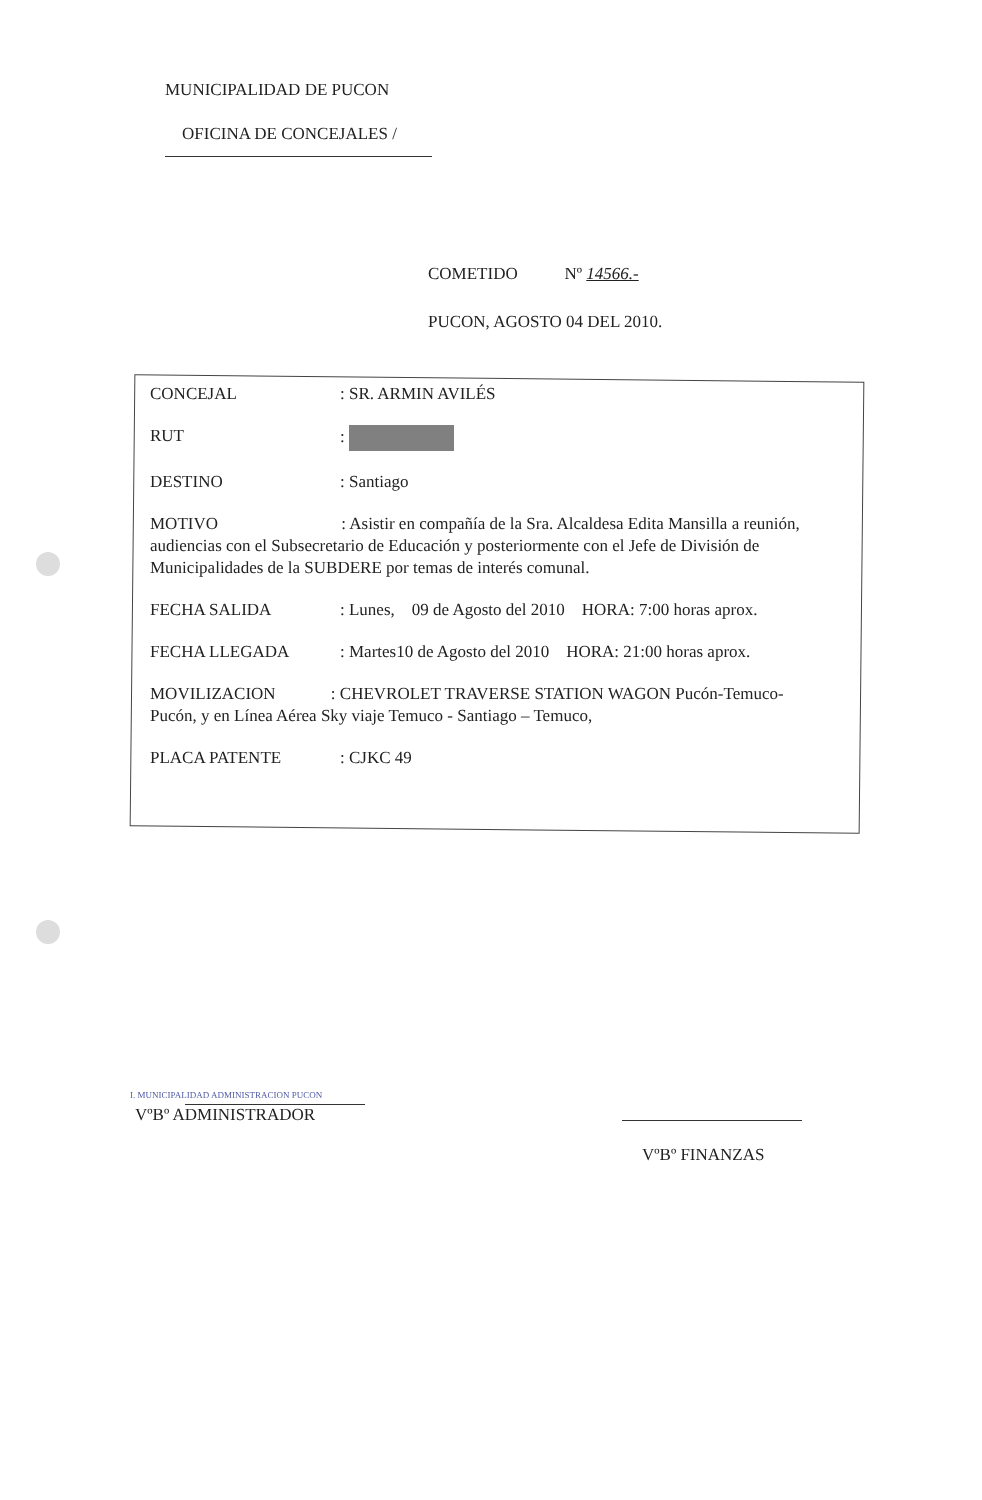MUNICIPALIDAD DE PUCON
OFICINA DE CONCEJALES /
COMETIDO Nº 14566.-
PUCON, AGOSTO 04 DEL 2010.
CONCEJAL : SR. ARMIN AVILÉS
RUT :
DESTINO : Santiago
MOTIVO : Asistir en compañía de la Sra. Alcaldesa Edita Mansilla a reunión, audiencias con el Subsecretario de Educación y posteriormente con el Jefe de División de Municipalidades de la SUBDERE por temas de interés comunal.
FECHA SALIDA : Lunes, 09 de Agosto del 2010 HORA: 7:00 horas aprox.
FECHA LLEGADA : Martes10 de Agosto del 2010 HORA: 21:00 horas aprox.
MOVILIZACION : CHEVROLET TRAVERSE STATION WAGON Pucón-Temuco-Pucón, y en Línea Aérea Sky viaje Temuco - Santiago – Temuco,
PLACA PATENTE : CJKC 49
I. MUNICIPALIDAD ADMINISTRACION PUCON
VºBº ADMINISTRADOR
VºBº FINANZAS